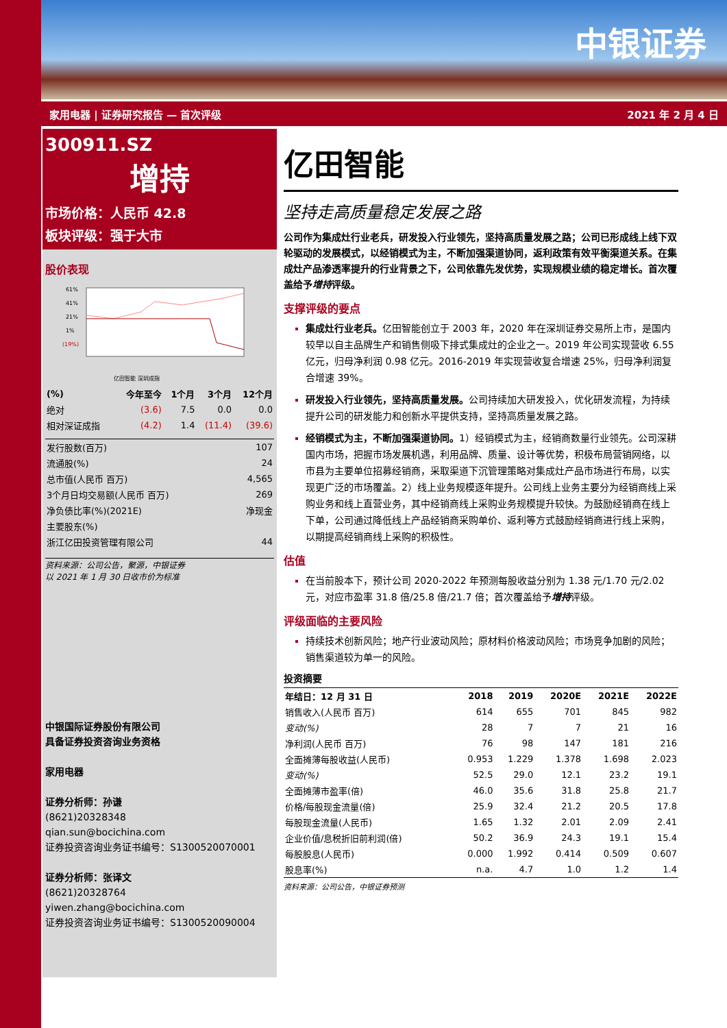中银证券
家用电器 | 证券研究报告 — 首次评级 2021 年 2 月 4 日
300911.SZ
增持
市场价格：人民币 42.8
板块评级：强于大市
股价表现
61%
41%
21%
1%
(19%)
亿田智能 深圳成指
| (%) | 今年至今 | 1个月 | 3个月 | 12个月 |
| --- | --- | --- | --- | --- |
| 绝对 | (3.6) | 7.5 | 0.0 | 0.0 |
| 相对深证成指 | (4.2) | 1.4 | (11.4) | (39.6) |
| 发行股数(百万) | 107 |
| 流通股(%) | 24 |
| 总市值(人民币 百万) | 4,565 |
| 3个月日均交易额(人民币 百万) | 269 |
| 净负债比率(%)(2021E) | 净现金 |
| 主要股东(%) | |
| 浙江亿田投资管理有限公司 | 44 |
资料来源：公司公告，聚源，中银证券
以 2021 年 1 月 30 日收市价为标准
中银国际证券股份有限公司
具备证券投资咨询业务资格
家用电器
证券分析师：孙谦
(8621)20328348
qian.sun@bocichina.com
证券投资咨询业务证书编号：S1300520070001
证券分析师：张译文
(8621)20328764
yiwen.zhang@bocichina.com
证券投资咨询业务证书编号：S1300520090004
亿田智能
坚持走高质量稳定发展之路
公司作为集成灶行业老兵，研发投入行业领先，坚持高质量发展之路；公司已形成线上线下双轮驱动的发展模式，以经销模式为主，不断加强渠道协同，返利政策有效平衡渠道关系。在集成灶产品渗透率提升的行业背景之下，公司依靠先发优势，实现规模业绩的稳定增长。首次覆盖给予增持评级。
支撑评级的要点
集成灶行业老兵。亿田智能创立于 2003 年，2020 年在深圳证券交易所上市，是国内较早以自主品牌生产和销售侧吸下排式集成灶的企业之一。2019 年公司实现营收 6.55 亿元，归母净利润 0.98 亿元。2016-2019 年实现营收复合增速 25%，归母净利润复合增速 39%。
研发投入行业领先，坚持高质量发展。公司持续加大研发投入，优化研发流程，为持续提升公司的研发能力和创新水平提供支持，坚持高质量发展之路。
经销模式为主，不断加强渠道协同。1）经销模式为主，经销商数量行业领先。公司深耕国内市场，把握市场发展机遇，利用品牌、质量、设计等优势，积极布局营销网络，以市县为主要单位招募经销商，采取渠道下沉管理策略对集成灶产品市场进行布局，以实现更广泛的市场覆盖。2）线上业务规模逐年提升。公司线上业务主要分为经销商线上采购业务和线上直营业务，其中经销商线上采购业务规模提升较快。为鼓励经销商在线上下单，公司通过降低线上产品经销商采购单价、返利等方式鼓励经销商进行线上采购，以期提高经销商线上采购的积极性。
估值
在当前股本下，预计公司 2020-2022 年预测每股收益分别为 1.38 元/1.70 元/2.02 元，对应市盈率 31.8 倍/25.8 倍/21.7 倍；首次覆盖给予增持评级。
评级面临的主要风险
持续技术创新风险；地产行业波动风险；原材料价格波动风险；市场竞争加剧的风险；销售渠道较为单一的风险。
投资摘要
| 年结日：12 月 31 日 | 2018 | 2019 | 2020E | 2021E | 2022E |
| --- | --- | --- | --- | --- | --- |
| 销售收入(人民币 百万) | 614 | 655 | 701 | 845 | 982 |
| 变动(%) | 28 | 7 | 7 | 21 | 16 |
| 净利润(人民币 百万) | 76 | 98 | 147 | 181 | 216 |
| 全面摊薄每股收益(人民币) | 0.953 | 1.229 | 1.378 | 1.698 | 2.023 |
| 变动(%) | 52.5 | 29.0 | 12.1 | 23.2 | 19.1 |
| 全面摊薄市盈率(倍) | 46.0 | 35.6 | 31.8 | 25.8 | 21.7 |
| 价格/每股现金流量(倍) | 25.9 | 32.4 | 21.2 | 20.5 | 17.8 |
| 每股现金流量(人民币) | 1.65 | 1.32 | 2.01 | 2.09 | 2.41 |
| 企业价值/息税折旧前利润(倍) | 50.2 | 36.9 | 24.3 | 19.1 | 15.4 |
| 每股股息(人民币) | 0.000 | 1.992 | 0.414 | 0.509 | 0.607 |
| 股息率(%) | n.a. | 4.7 | 1.0 | 1.2 | 1.4 |
资料来源：公司公告，中银证券预测